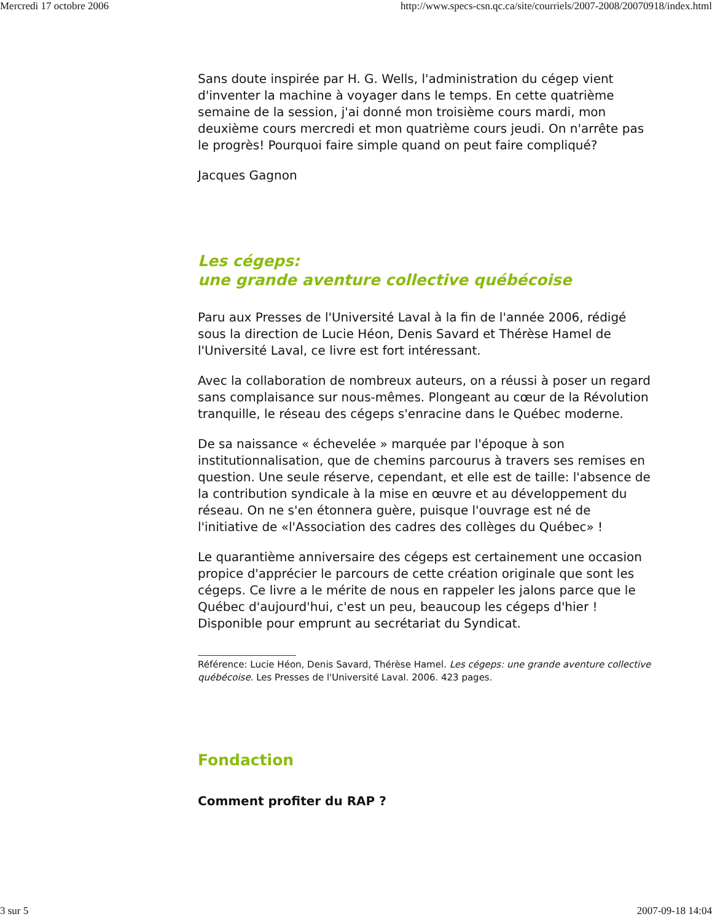Mercredi 17 octobre 2006 http://www.specs-csn.qc.ca/site/courriels/2007-2008/20070918/index.html
Sans doute inspirée par H. G. Wells, l'administration du cégep vient d'inventer la machine à voyager dans le temps. En cette quatrième semaine de la session, j'ai donné mon troisième cours mardi, mon deuxième cours mercredi et mon quatrième cours jeudi. On n'arrête pas le progrès! Pourquoi faire simple quand on peut faire compliqué?
Jacques Gagnon
Les cégeps:
une grande aventure collective québécoise
Paru aux Presses de l'Université Laval à la fin de l'année 2006, rédigé sous la direction de Lucie Héon, Denis Savard et Thérèse Hamel de l'Université Laval, ce livre est fort intéressant.
Avec la collaboration de nombreux auteurs, on a réussi à poser un regard sans complaisance sur nous-mêmes. Plongeant au cœur de la Révolution tranquille, le réseau des cégeps s'enracine dans le Québec moderne.
De sa naissance « échevelée » marquée par l'époque à son institutionnalisation, que de chemins parcourus à travers ses remises en question. Une seule réserve, cependant, et elle est de taille: l'absence de la contribution syndicale à la mise en œuvre et au développement du réseau. On ne s'en étonnera guère, puisque l'ouvrage est né de l'initiative de «l'Association des cadres des collèges du Québec» !
Le quarantième anniversaire des cégeps est certainement une occasion propice d'apprécier le parcours de cette création originale que sont les cégeps. Ce livre a le mérite de nous en rappeler les jalons parce que le Québec d'aujourd'hui, c'est un peu, beaucoup les cégeps d'hier ! Disponible pour emprunt au secrétariat du Syndicat.
Référence: Lucie Héon, Denis Savard, Thérèse Hamel. Les cégeps: une grande aventure collective québécoise. Les Presses de l'Université Laval. 2006. 423 pages.
Fondaction
Comment profiter du RAP ?
3 sur 5 2007-09-18 14:04